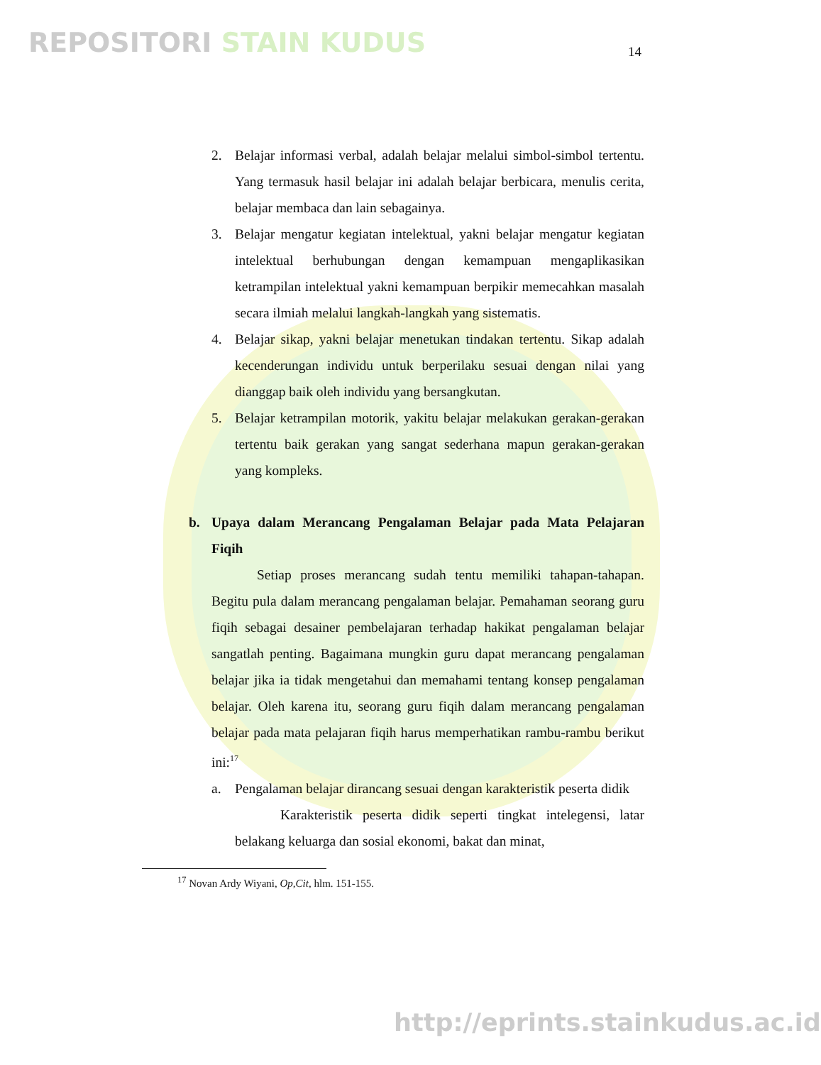REPOSITORI STAIN KUDUS 14
2. Belajar informasi verbal, adalah belajar melalui simbol-simbol tertentu. Yang termasuk hasil belajar ini adalah belajar berbicara, menulis cerita, belajar membaca dan lain sebagainya.
3. Belajar mengatur kegiatan intelektual, yakni belajar mengatur kegiatan intelektual berhubungan dengan kemampuan mengaplikasikan ketrampilan intelektual yakni kemampuan berpikir memecahkan masalah secara ilmiah melalui langkah-langkah yang sistematis.
4. Belajar sikap, yakni belajar menetukan tindakan tertentu. Sikap adalah kecenderungan individu untuk berperilaku sesuai dengan nilai yang dianggap baik oleh individu yang bersangkutan.
5. Belajar ketrampilan motorik, yakitu belajar melakukan gerakan-gerakan tertentu baik gerakan yang sangat sederhana mapun gerakan-gerakan yang kompleks.
b. Upaya dalam Merancang Pengalaman Belajar pada Mata Pelajaran Fiqih
Setiap proses merancang sudah tentu memiliki tahapan-tahapan. Begitu pula dalam merancang pengalaman belajar. Pemahaman seorang guru fiqih sebagai desainer pembelajaran terhadap hakikat pengalaman belajar sangatlah penting. Bagaimana mungkin guru dapat merancang pengalaman belajar jika ia tidak mengetahui dan memahami tentang konsep pengalaman belajar. Oleh karena itu, seorang guru fiqih dalam merancang pengalaman belajar pada mata pelajaran fiqih harus memperhatikan rambu-rambu berikut ini:<sup>17</sup>
a. Pengalaman belajar dirancang sesuai dengan karakteristik peserta didik
Karakteristik peserta didik seperti tingkat intelegensi, latar belakang keluarga dan sosial ekonomi, bakat dan minat,
<sup>17</sup> Novan Ardy Wiyani, Op,Cit, hlm. 151-155.
http://eprints.stainkudus.ac.id